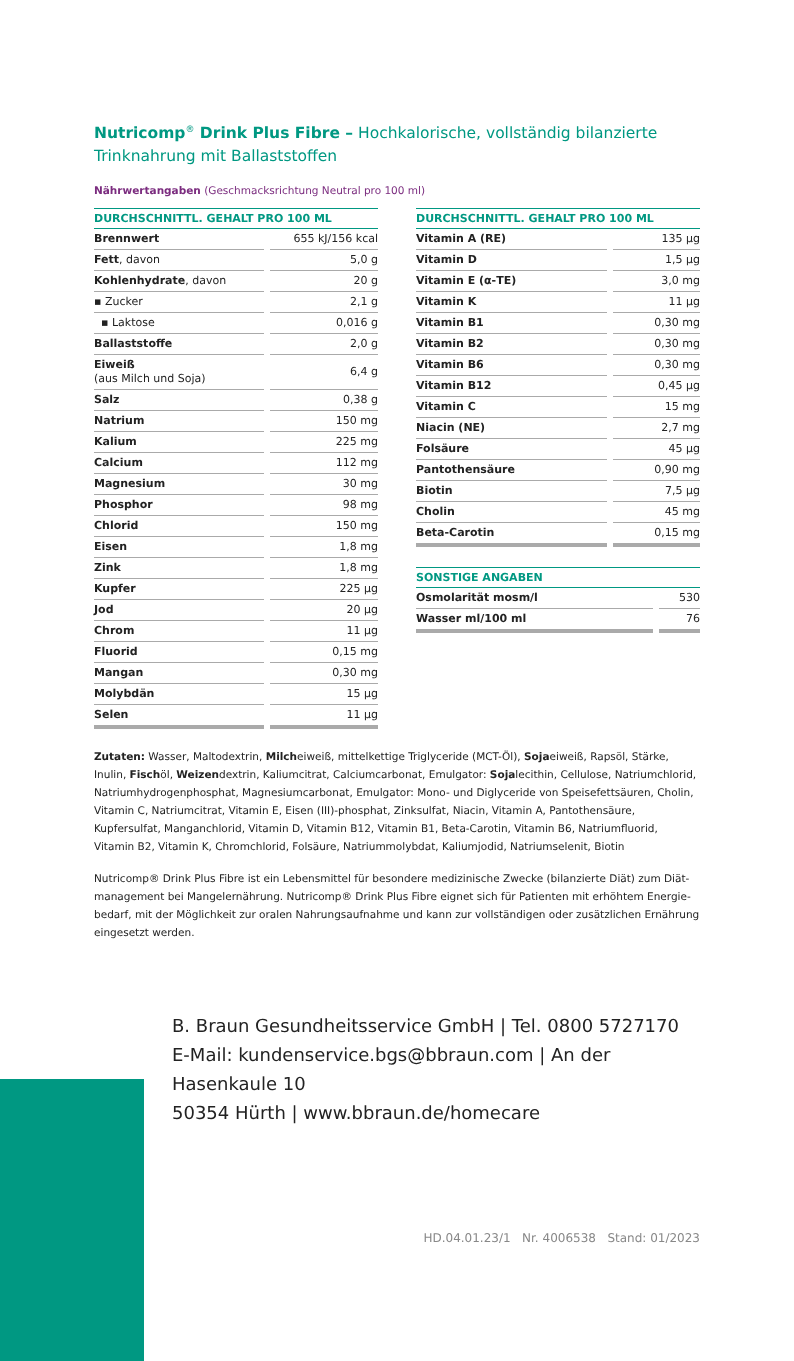Nutricomp<sup>®</sup> Drink Plus Fibre – Hochkalorische, vollständig bilanzierte Trinknahrung mit Ballaststoffen
Nährwertangaben (Geschmacksrichtung Neutral pro 100 ml)
| DURCHSCHNITTL. GEHALT PRO 100 ML | |
| --- | --- |
| Brennwert | 655 kJ/156 kcal |
| Fett , davon | 5,0 g |
| Kohlenhydrate , davon | 20 g |
| ▪ Zucker | 2,1 g |
| ▪ Laktose | 0,016 g |
| Ballaststoffe | 2,0 g |
| Eiweiß (aus Milch und Soja) | 6,4 g |
| Salz | 0,38 g |
| Natrium | 150 mg |
| Kalium | 225 mg |
| Calcium | 112 mg |
| Magnesium | 30 mg |
| Phosphor | 98 mg |
| Chlorid | 150 mg |
| Eisen | 1,8 mg |
| Zink | 1,8 mg |
| Kupfer | 225 µg |
| Jod | 20 µg |
| Chrom | 11 µg |
| Fluorid | 0,15 mg |
| Mangan | 0,30 mg |
| Molybdän | 15 µg |
| Selen | 11 µg |
| DURCHSCHNITTL. GEHALT PRO 100 ML | |
| --- | --- |
| Vitamin A (RE) | 135 µg |
| Vitamin D | 1,5 µg |
| Vitamin E (α-TE) | 3,0 mg |
| Vitamin K | 11 µg |
| Vitamin B1 | 0,30 mg |
| Vitamin B2 | 0,30 mg |
| Vitamin B6 | 0,30 mg |
| Vitamin B12 | 0,45 µg |
| Vitamin C | 15 mg |
| Niacin (NE) | 2,7 mg |
| Folsäure | 45 µg |
| Pantothensäure | 0,90 mg |
| Biotin | 7,5 µg |
| Cholin | 45 mg |
| Beta-Carotin | 0,15 mg |
| SONSTIGE ANGABEN | |
| --- | --- |
| Osmolarität mosm/l | 530 |
| Wasser ml/100 ml | 76 |
Zutaten: Wasser, Maltodextrin, Milcheiweiß, mittelkettige Triglyceride (MCT-Öl), Sojaeiweiß, Rapsöl, Stärke, Inulin, Fischöl, Weizendextrin, Kaliumcitrat, Calciumcarbonat, Emulgator: Sojalecithin, Cellulose, Natriumchlorid, Natrium­hydrogenphosphat, Magnesiumcarbonat, Emulgator: Mono- und Diglyceride von Speisefettsäuren, Cholin, Vitamin C, Natriumcitrat, Vitamin E, Eisen (III)-phosphat, Zinksulfat, Niacin, Vitamin A, Pantothensäure, Kupfersulfat, Manganchlorid, Vitamin D, Vitamin B12, Vitamin B1, Beta-Carotin, Vitamin B6, Natriumfluorid, Vitamin B2, Vitamin K, Chromchlorid, Folsäure, Natriummolybdat, Kaliumjodid, Natriumselenit, Biotin
Nutricomp® Drink Plus Fibre ist ein Lebensmittel für besondere medizinische Zwecke (bilanzierte Diät) zum Diät­management bei Mangelernährung. Nutricomp® Drink Plus Fibre eignet sich für Patienten mit erhöhtem Energie­bedarf, mit der Möglichkeit zur oralen Nahrungsaufnahme und kann zur vollständigen oder zusätzlichen Ernährung eingesetzt werden.
B. Braun Gesundheitsservice GmbH | Tel. 0800 5727170
E-Mail: kundenservice.bgs@bbraun.com | An der Hasenkaule 10
50354 Hürth | www.bbraun.de/homecare
HD.04.01.23/1 Nr. 4006538 Stand: 01/2023